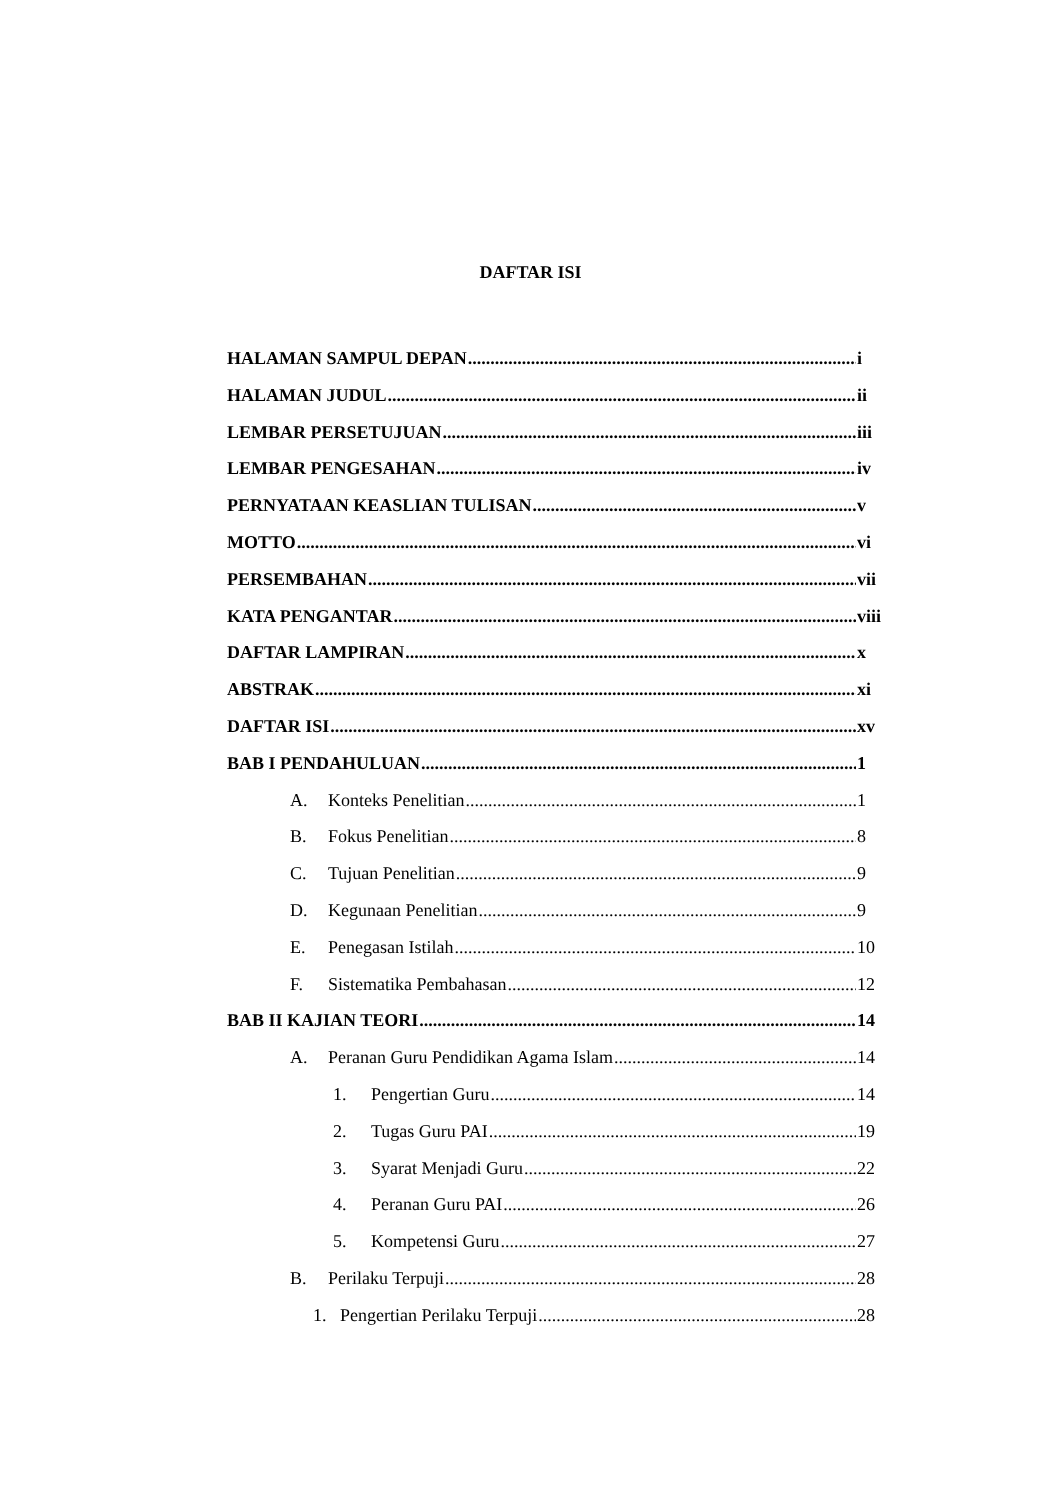DAFTAR ISI
HALAMAN SAMPUL DEPAN i
HALAMAN JUDUL ii
LEMBAR PERSETUJUAN iii
LEMBAR PENGESAHAN iv
PERNYATAAN KEASLIAN TULISAN v
MOTTO vi
PERSEMBAHAN vii
KATA PENGANTAR viii
DAFTAR LAMPIRAN x
ABSTRAK xi
DAFTAR ISI xv
BAB I PENDAHULUAN 1
A. Konteks Penelitian 1
B. Fokus Penelitian 8
C. Tujuan Penelitian 9
D. Kegunaan Penelitian 9
E. Penegasan Istilah 10
F. Sistematika Pembahasan 12
BAB II KAJIAN TEORI 14
A. Peranan Guru Pendidikan Agama Islam 14
1. Pengertian Guru 14
2. Tugas Guru PAI 19
3. Syarat Menjadi Guru 22
4. Peranan Guru PAI 26
5. Kompetensi Guru 27
B. Perilaku Terpuji 28
1. Pengertian Perilaku Terpuji 28